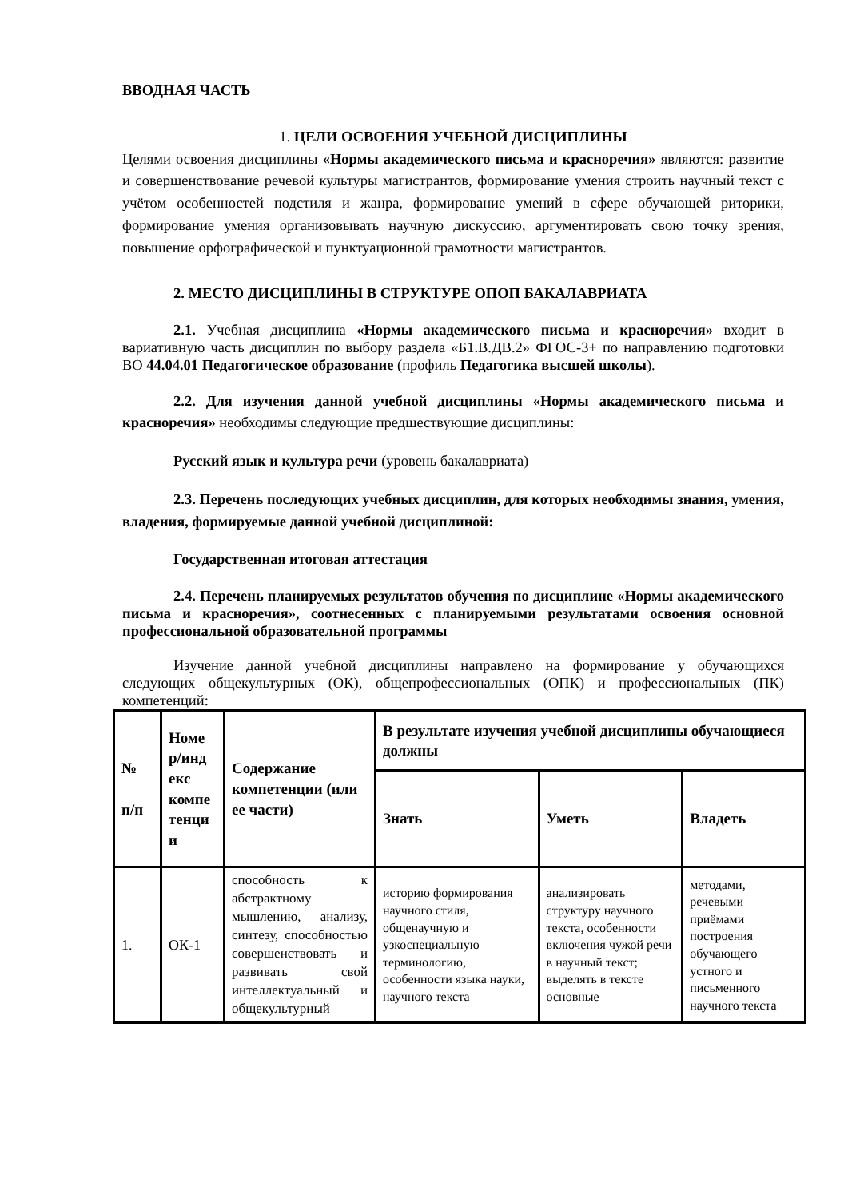ВВОДНАЯ ЧАСТЬ
1. ЦЕЛИ ОСВОЕНИЯ УЧЕБНОЙ ДИСЦИПЛИНЫ
Целями освоения дисциплины «Нормы академического письма и красноречия» являются: развитие и совершенствование речевой культуры магистрантов, формирование умения строить научный текст с учётом особенностей подстиля и жанра, формирование умений в сфере обучающей риторики, формирование умения организовывать научную дискуссию, аргументировать свою точку зрения, повышение орфографической и пунктуационной грамотности магистрантов.
2. МЕСТО ДИСЦИПЛИНЫ В СТРУКТУРЕ ОПОП БАКАЛАВРИАТА
2.1. Учебная дисциплина «Нормы академического письма и красноречия» входит в вариативную часть дисциплин по выбору раздела «Б1.В.ДВ.2» ФГОС-3+ по направлению подготовки ВО 44.04.01 Педагогическое образование (профиль Педагогика высшей школы).
2.2. Для изучения данной учебной дисциплины «Нормы академического письма и красноречия» необходимы следующие предшествующие дисциплины:
Русский язык и культура речи (уровень бакалавриата)
2.3. Перечень последующих учебных дисциплин, для которых необходимы знания, умения, владения, формируемые данной учебной дисциплиной:
Государственная итоговая аттестация
2.4. Перечень планируемых результатов обучения по дисциплине «Нормы академического письма и красноречия», соотнесенных с планируемыми результатами освоения основной профессиональной образовательной программы
Изучение данной учебной дисциплины направлено на формирование у обучающихся следующих общекультурных (ОК), общепрофессиональных (ОПК) и профессиональных (ПК) компетенций:
| № п/п | Номе р/инд екс компе тенци и | Содержание компетенции (или ее части) | В результате изучения учебной дисциплины обучающиеся должны | | |
| --- | --- | --- | --- | --- | --- |
| | | | Знать | Уметь | Владеть |
| 1. | ОК-1 | способность к абстрактному мышлению, анализу, синтезу, способностью совершенствовать и развивать свой интеллектуальный и общекультурный | историю формирования научного стиля, общенаучную и узкоспециальную терминологию, особенности языка науки, научного текста | анализировать структуру научного текста, особенности включения чужой речи в научный текст; выделять в тексте основные | методами, речевыми приёмами построения обучающего устного и письменного научного текста |